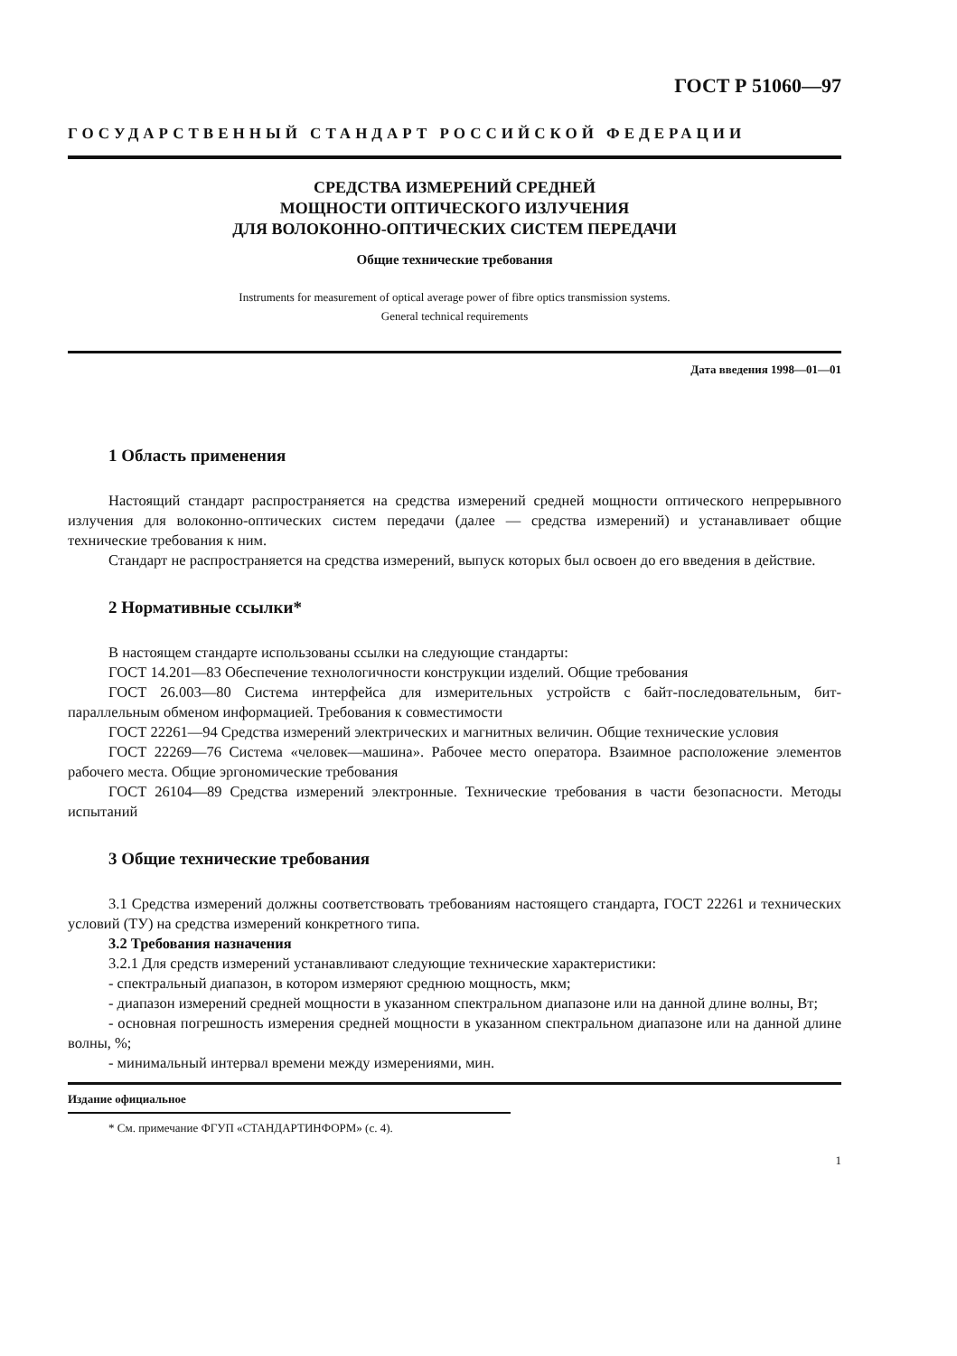ГОСТ Р 51060—97
ГОСУДАРСТВЕННЫЙ СТАНДАРТ РОССИЙСКОЙ ФЕДЕРАЦИИ
СРЕДСТВА ИЗМЕРЕНИЙ СРЕДНЕЙ
МОЩНОСТИ ОПТИЧЕСКОГО ИЗЛУЧЕНИЯ
ДЛЯ ВОЛОКОННО-ОПТИЧЕСКИХ СИСТЕМ ПЕРЕДАЧИ
Общие технические требования
Instruments for measurement of optical average power of fibre optics transmission systems.
General technical requirements
Дата введения 1998—01—01
1 Область применения
Настоящий стандарт распространяется на средства измерений средней мощности оптического непрерывного излучения для волоконно-оптических систем передачи (далее — средства измерений) и устанавливает общие технические требования к ним.
Стандарт не распространяется на средства измерений, выпуск которых был освоен до его введения в действие.
2 Нормативные ссылки*
В настоящем стандарте использованы ссылки на следующие стандарты:
ГОСТ 14.201—83 Обеспечение технологичности конструкции изделий. Общие требования
ГОСТ 26.003—80 Система интерфейса для измерительных устройств с байт-последовательным, бит-параллельным обменом информацией. Требования к совместимости
ГОСТ 22261—94 Средства измерений электрических и магнитных величин. Общие технические условия
ГОСТ 22269—76 Система «человек—машина». Рабочее место оператора. Взаимное расположение элементов рабочего места. Общие эргономические требования
ГОСТ 26104—89 Средства измерений электронные. Технические требования в части безопасности. Методы испытаний
3 Общие технические требования
3.1 Средства измерений должны соответствовать требованиям настоящего стандарта, ГОСТ 22261 и технических условий (ТУ) на средства измерений конкретного типа.
3.2 Требования назначения
3.2.1 Для средств измерений устанавливают следующие технические характеристики:
- спектральный диапазон, в котором измеряют среднюю мощность, мкм;
- диапазон измерений средней мощности в указанном спектральном диапазоне или на данной длине волны, Вт;
- основная погрешность измерения средней мощности в указанном спектральном диапазоне или на данной длине волны, %;
- минимальный интервал времени между измерениями, мин.
Издание официальное
* См. примечание ФГУП «СТАНДАРТИНФОРМ» (с. 4).
1